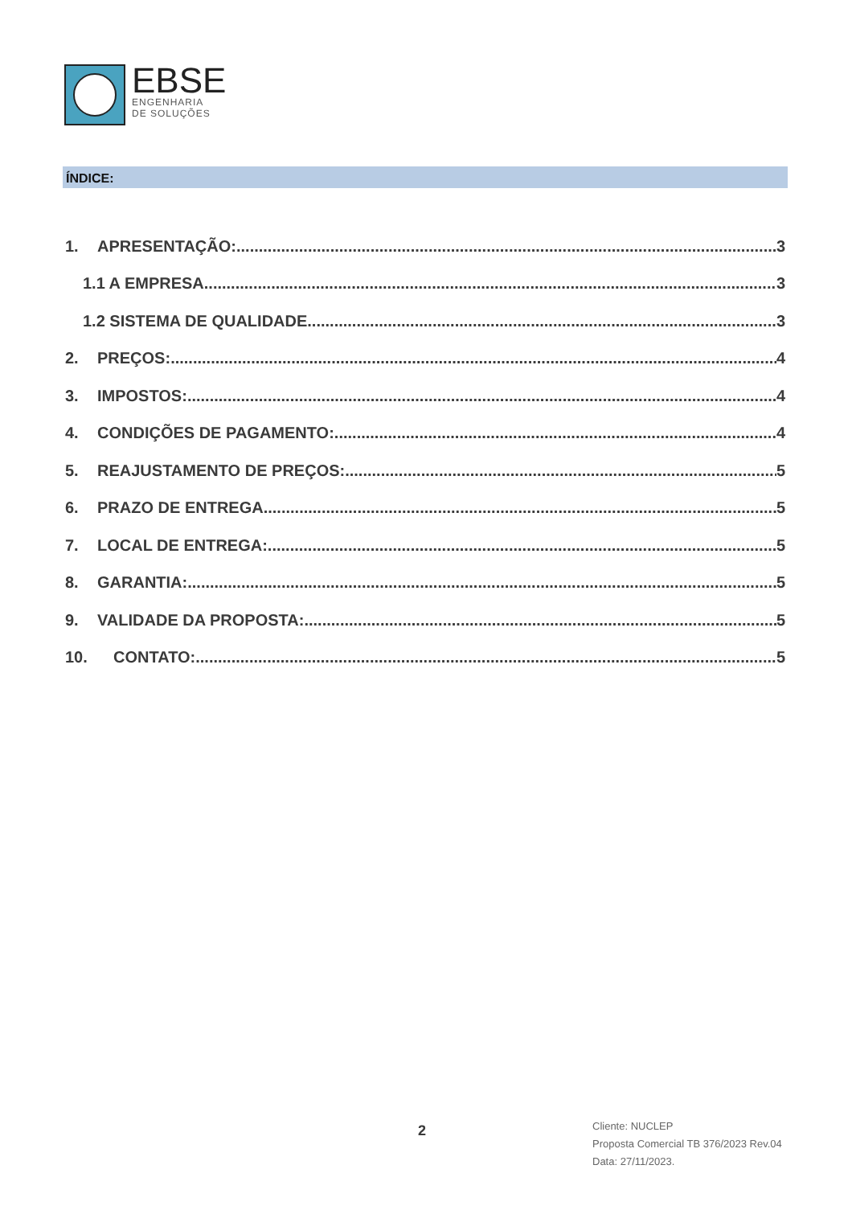EBSE
ENGENHARIA
DE SOLUÇÕES
ÍNDICE:
1. APRESENTAÇÃO: 3
1.1 A EMPRESA 3
1.2 SISTEMA DE QUALIDADE 3
2. PREÇOS: 4
3. IMPOSTOS: 4
4. CONDIÇÕES DE PAGAMENTO: 4
5. REAJUSTAMENTO DE PREÇOS: 5
6. PRAZO DE ENTREGA 5
7. LOCAL DE ENTREGA: 5
8. GARANTIA: 5
9. VALIDADE DA PROPOSTA: 5
10. CONTATO: 5
2
Cliente: NUCLEP
Proposta Comercial TB 376/2023 Rev.04
Data: 27/11/2023.